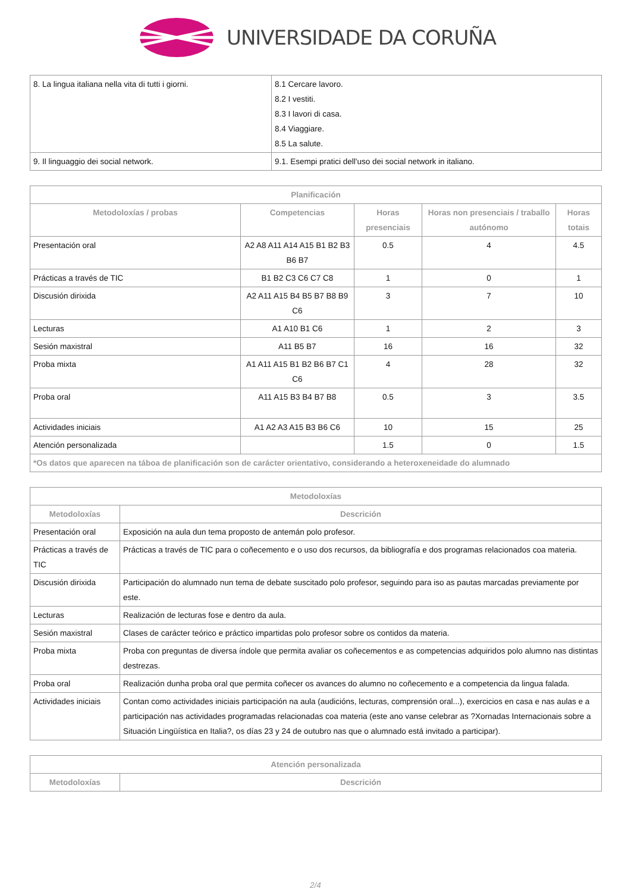UNIVERSIDADE DA CORUÑA
| 8. La lingua italiana nella vita di tutti i giorni. | 8.1 Cercare lavoro. 8.2 I vestiti. 8.3 I lavori di casa. 8.4 Viaggiare. 8.5 La salute. |
| 9. Il linguaggio dei social network. | 9.1. Esempi pratici dell'uso dei social network in italiano. |
| Planificación | | | | |
| --- | --- | --- | --- | --- |
| Metodoloxías / probas | Competencias | Horas presenciais | Horas non presenciais / traballo autónomo | Horas totais |
| Presentación oral | A2 A8 A11 A14 A15 B1 B2 B3 B6 B7 | 0.5 | 4 | 4.5 |
| Prácticas a través de TIC | B1 B2 C3 C6 C7 C8 | 1 | 0 | 1 |
| Discusión dirixida | A2 A11 A15 B4 B5 B7 B8 B9 C6 | 3 | 7 | 10 |
| Lecturas | A1 A10 B1 C6 | 1 | 2 | 3 |
| Sesión maxistral | A11 B5 B7 | 16 | 16 | 32 |
| Proba mixta | A1 A11 A15 B1 B2 B6 B7 C1 C6 | 4 | 28 | 32 |
| Proba oral | A11 A15 B3 B4 B7 B8 | 0.5 | 3 | 3.5 |
| Actividades iniciais | A1 A2 A3 A15 B3 B6 C6 | 10 | 15 | 25 |
| Atención personalizada | | 1.5 | 0 | 1.5 |
| *Os datos que aparecen na táboa de planificación son de carácter orientativo, considerando a heteroxeneidade do alumnado | | | | |
| Metodoloxías | |
| --- | --- |
| Metodoloxías | Descrición |
| Presentación oral | Exposición na aula dun tema proposto de antemán polo profesor. |
| Prácticas a través de TIC | Prácticas a través de TIC para o coñecemento e o uso dos recursos, da bibliografía e dos programas relacionados coa materia. |
| Discusión dirixida | Participación do alumnado nun tema de debate suscitado polo profesor, seguindo para iso as pautas marcadas previamente por este. |
| Lecturas | Realización de lecturas fose e dentro da aula. |
| Sesión maxistral | Clases de carácter teórico e práctico impartidas polo profesor sobre os contidos da materia. |
| Proba mixta | Proba con preguntas de diversa índole que permita avaliar os coñecementos e as competencias adquiridos polo alumno nas distintas destrezas. |
| Proba oral | Realización dunha proba oral que permita coñecer os avances do alumno no coñecemento e a competencia da lingua falada. |
| Actividades iniciais | Contan como actividades iniciais participación na aula (audicións, lecturas, comprensión oral...), exercicios en casa e nas aulas e a participación nas actividades programadas relacionadas coa materia (este ano vanse celebrar as ?Xornadas Internacionais sobre a Situación Lingüística en Italia?, os días 23 y 24 de outubro nas que o alumnado está invitado a participar). |
| Atención personalizada | |
| --- | --- |
| Metodoloxías | Descrición |
2/4